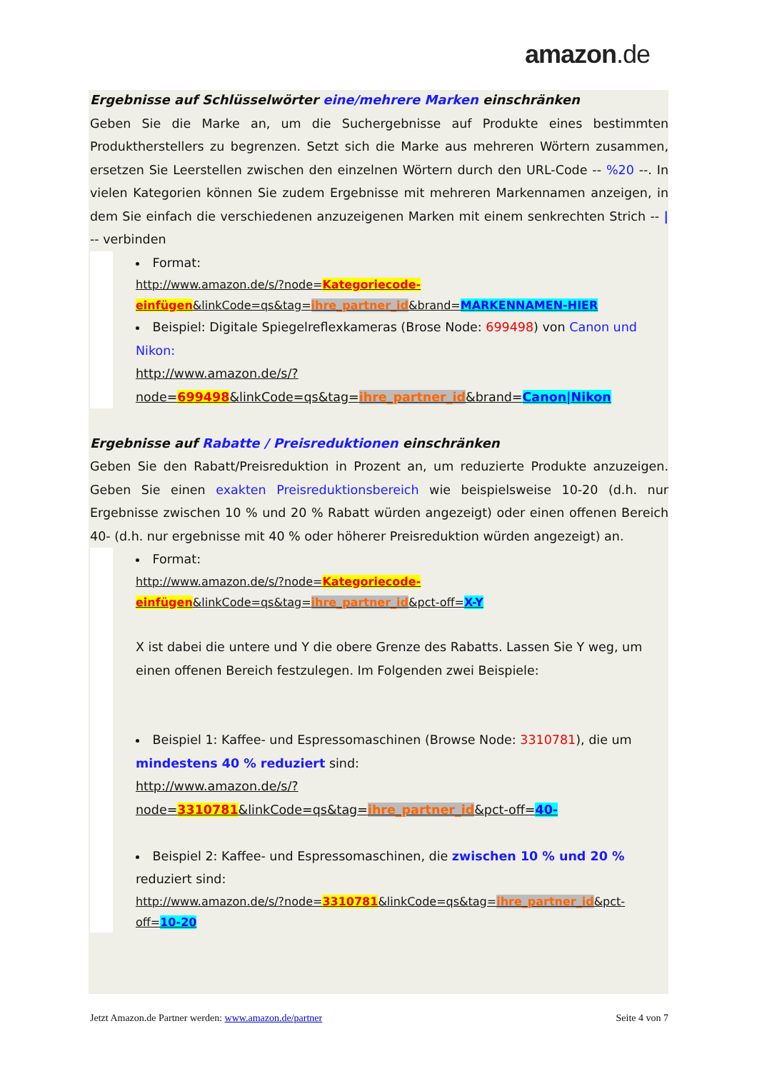amazon.de
Ergebnisse auf Schlüsselwörter eine/mehrere Marken einschränken
Geben Sie die Marke an, um die Suchergebnisse auf Produkte eines bestimmten Produktherstellers zu begrenzen. Setzt sich die Marke aus mehreren Wörtern zusammen, ersetzen Sie Leerstellen zwischen den einzelnen Wörtern durch den URL-Code -- %20 --. In vielen Kategorien können Sie zudem Ergebnisse mit mehreren Markennamen anzeigen, in dem Sie einfach die verschiedenen anzuzeigenen Marken mit einem senkrechten Strich -- | -- verbinden
Format:
http://www.amazon.de/s/?node=Kategoriecode-einfügen&linkCode=qs&tag=ihre_partner_id&brand=MARKENNAMEN-HIER
Beispiel: Digitale Spiegelreflexkameras (Brose Node: 699498) von Canon und Nikon:
http://www.amazon.de/s/?node=699498&linkCode=qs&tag=ihre_partner_id&brand=Canon|Nikon
Ergebnisse auf Rabatte / Preisreduktionen einschränken
Geben Sie den Rabatt/Preisreduktion in Prozent an, um reduzierte Produkte anzuzeigen. Geben Sie einen exakten Preisreduktionsbereich wie beispielsweise 10-20 (d.h. nur Ergebnisse zwischen 10 % und 20 % Rabatt würden angezeigt) oder einen offenen Bereich 40- (d.h. nur ergebnisse mit 40 % oder höherer Preisreduktion würden angezeigt) an.
Format:
http://www.amazon.de/s/?node=Kategoriecode-einfügen&linkCode=qs&tag=ihre_partner_id&pct-off=X-Y
X ist dabei die untere und Y die obere Grenze des Rabatts. Lassen Sie Y weg, um einen offenen Bereich festzulegen. Im Folgenden zwei Beispiele:
Beispiel 1: Kaffee- und Espressomaschinen (Browse Node: 3310781), die um mindestens 40 % reduziert sind:
http://www.amazon.de/s/?node=3310781&linkCode=qs&tag=ihre_partner_id&pct-off=40-
Beispiel 2: Kaffee- und Espressomaschinen, die zwischen 10 % und 20 % reduziert sind:
http://www.amazon.de/s/?node=3310781&linkCode=qs&tag=ihre_partner_id&pct-off=10-20
Jetzt Amazon.de Partner werden: www.amazon.de/partner Seite 4 von 7